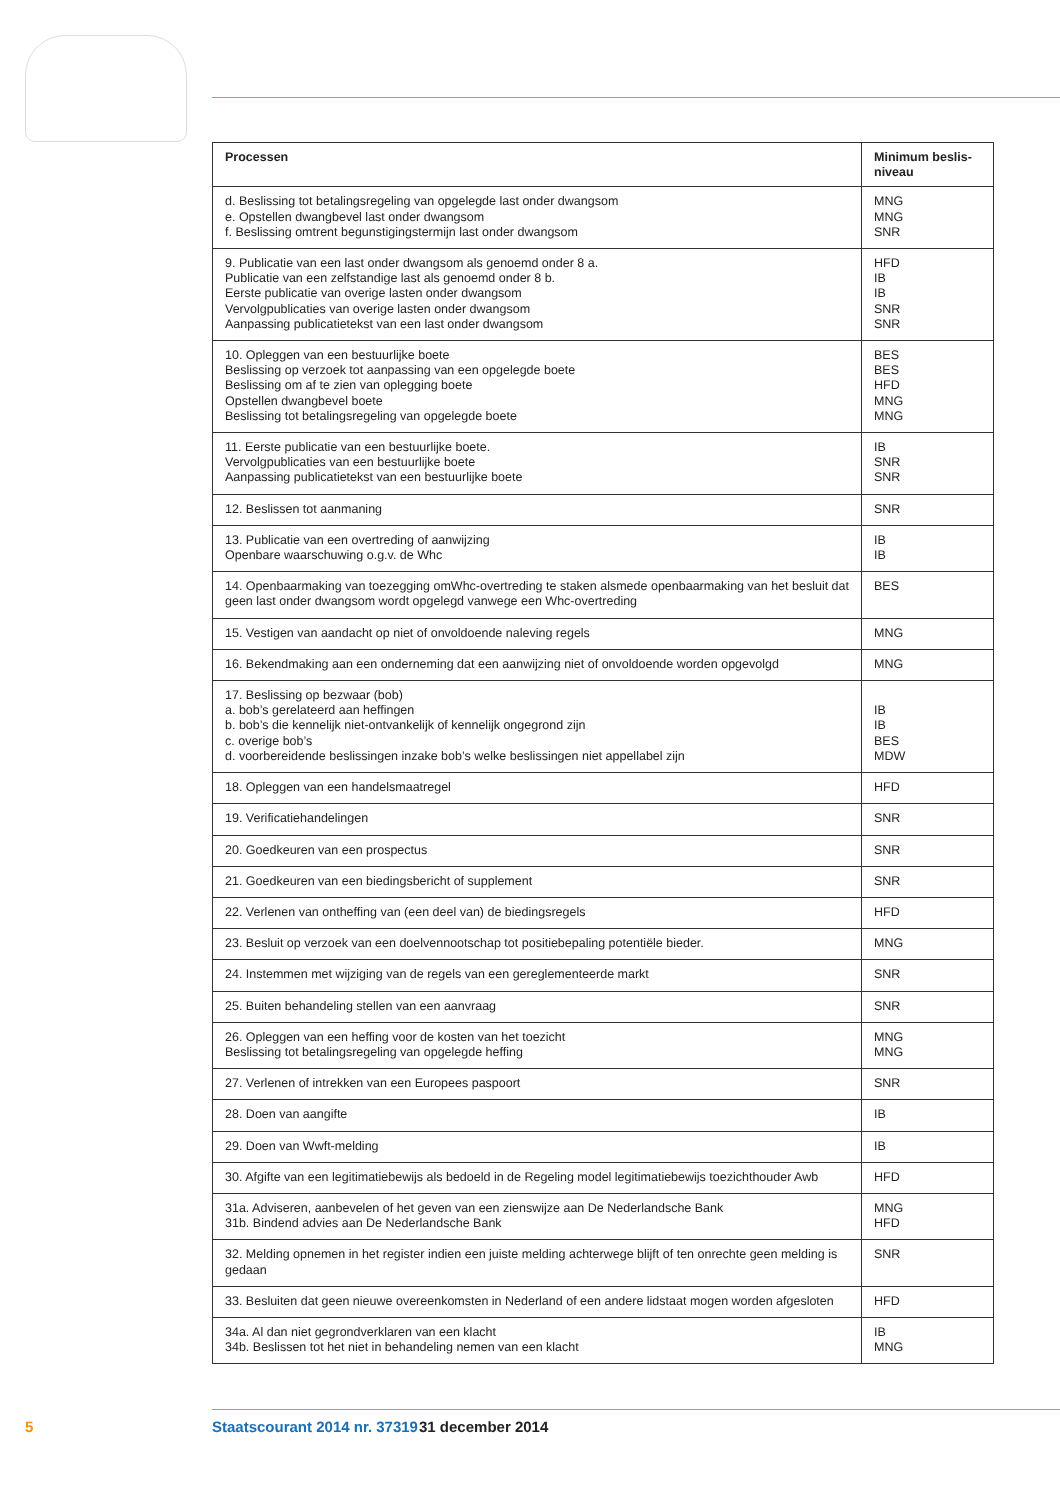| Processen | Minimum beslis- niveau |
| --- | --- |
| d. Beslissing tot betalingsregeling van opgelegde last onder dwangsom e. Opstellen dwangbevel last onder dwangsom f. Beslissing omtrent begunstigingstermijn last onder dwangsom | MNG MNG SNR |
| 9. Publicatie van een last onder dwangsom als genoemd onder 8 a. Publicatie van een zelfstandige last als genoemd onder 8 b. Eerste publicatie van overige lasten onder dwangsom Vervolgpublicaties van overige lasten onder dwangsom Aanpassing publicatietekst van een last onder dwangsom | HFD IB IB SNR SNR |
| 10. Opleggen van een bestuurlijke boete Beslissing op verzoek tot aanpassing van een opgelegde boete Beslissing om af te zien van oplegging boete Opstellen dwangbevel boete Beslissing tot betalingsregeling van opgelegde boete | BES BES HFD MNG MNG |
| 11. Eerste publicatie van een bestuurlijke boete. Vervolgpublicaties van een bestuurlijke boete Aanpassing publicatietekst van een bestuurlijke boete | IB SNR SNR |
| 12. Beslissen tot aanmaning | SNR |
| 13. Publicatie van een overtreding of aanwijzing Openbare waarschuwing o.g.v. de Whc | IB IB |
| 14. Openbaarmaking van toezegging omWhc-overtreding te staken alsmede openbaarmaking van het besluit dat geen last onder dwangsom wordt opgelegd vanwege een Whc-overtreding | BES |
| 15. Vestigen van aandacht op niet of onvoldoende naleving regels | MNG |
| 16. Bekendmaking aan een onderneming dat een aanwijzing niet of onvoldoende worden opgevolgd | MNG |
| 17. Beslissing op bezwaar (bob) a. bob’s gerelateerd aan heffingen b. bob’s die kennelijk niet-ontvankelijk of kennelijk ongegrond zijn c. overige bob’s d. voorbereidende beslissingen inzake bob’s welke beslissingen niet appellabel zijn | IB IB BES MDW |
| 18. Opleggen van een handelsmaatregel | HFD |
| 19. Verificatiehandelingen | SNR |
| 20. Goedkeuren van een prospectus | SNR |
| 21. Goedkeuren van een biedingsbericht of supplement | SNR |
| 22. Verlenen van ontheffing van (een deel van) de biedingsregels | HFD |
| 23. Besluit op verzoek van een doelvennootschap tot positiebepaling potentiële bieder. | MNG |
| 24. Instemmen met wijziging van de regels van een gereglementeerde markt | SNR |
| 25. Buiten behandeling stellen van een aanvraag | SNR |
| 26. Opleggen van een heffing voor de kosten van het toezicht Beslissing tot betalingsregeling van opgelegde heffing | MNG MNG |
| 27. Verlenen of intrekken van een Europees paspoort | SNR |
| 28. Doen van aangifte | IB |
| 29. Doen van Wwft-melding | IB |
| 30. Afgifte van een legitimatiebewijs als bedoeld in de Regeling model legitimatiebewijs toezichthouder Awb | HFD |
| 31a. Adviseren, aanbevelen of het geven van een zienswijze aan De Nederlandsche Bank 31b. Bindend advies aan De Nederlandsche Bank | MNG HFD |
| 32. Melding opnemen in het register indien een juiste melding achterwege blijft of ten onrechte geen melding is gedaan | SNR |
| 33. Besluiten dat geen nieuwe overeenkomsten in Nederland of een andere lidstaat mogen worden afgesloten | HFD |
| 34a. Al dan niet gegrondverklaren van een klacht 34b. Beslissen tot het niet in behandeling nemen van een klacht | IB MNG |
5 Staatscourant 2014 nr. 37319 31 december 2014